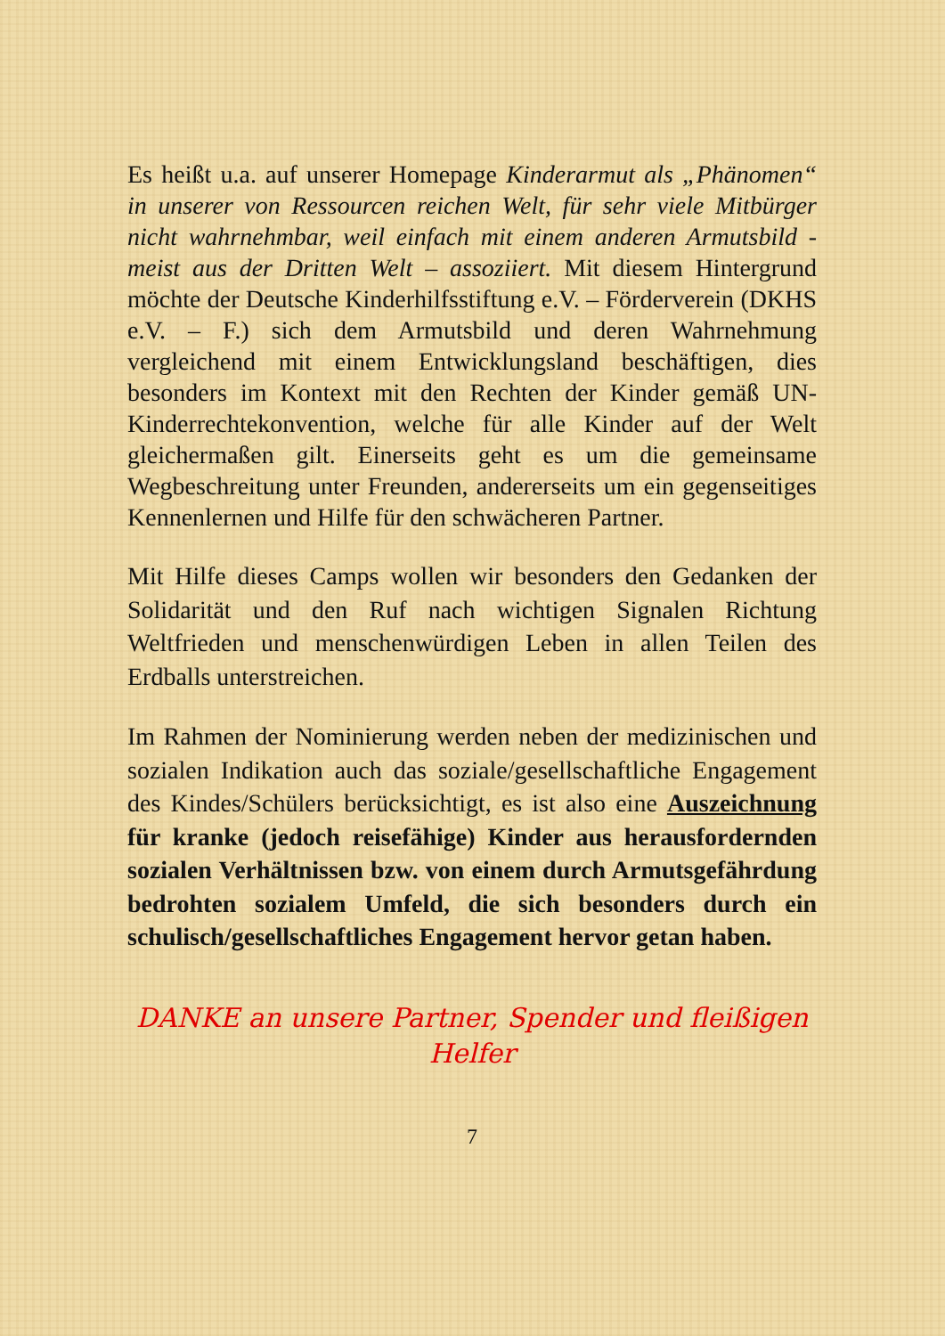Es heißt u.a. auf unserer Homepage Kinderarmut als „Phänomen“ in unserer von Ressourcen reichen Welt, für sehr viele Mitbürger nicht wahrnehmbar, weil einfach mit einem anderen Armutsbild - meist aus der Dritten Welt – assoziiert. Mit diesem Hintergrund möchte der Deutsche Kinderhilfsstiftung e.V. – Förderverein (DKHS e.V. – F.) sich dem Armutsbild und deren Wahrnehmung vergleichend mit einem Entwicklungsland beschäftigen, dies besonders im Kontext mit den Rechten der Kinder gemäß UN-Kinderrechtekonvention, welche für alle Kinder auf der Welt gleichermaßen gilt. Einerseits geht es um die gemeinsame Wegbeschreitung unter Freunden, andererseits um ein gegenseitiges Kennenlernen und Hilfe für den schwächeren Partner.
Mit Hilfe dieses Camps wollen wir besonders den Gedanken der Solidarität und den Ruf nach wichtigen Signalen Richtung Weltfrieden und menschenwürdigen Leben in allen Teilen des Erdballs unterstreichen.
Im Rahmen der Nominierung werden neben der medizinischen und sozialen Indikation auch das soziale/gesellschaftliche Engagement des Kindes/Schülers berücksichtigt, es ist also eine Auszeichnung für kranke (jedoch reisefähige) Kinder aus herausfordernden sozialen Verhältnissen bzw. von einem durch Armutsgefährdung bedrohten sozialem Umfeld, die sich besonders durch ein schulisch/gesellschaftliches Engagement hervor getan haben.
DANKE an unsere Partner, Spender und fleißigen Helfer
7